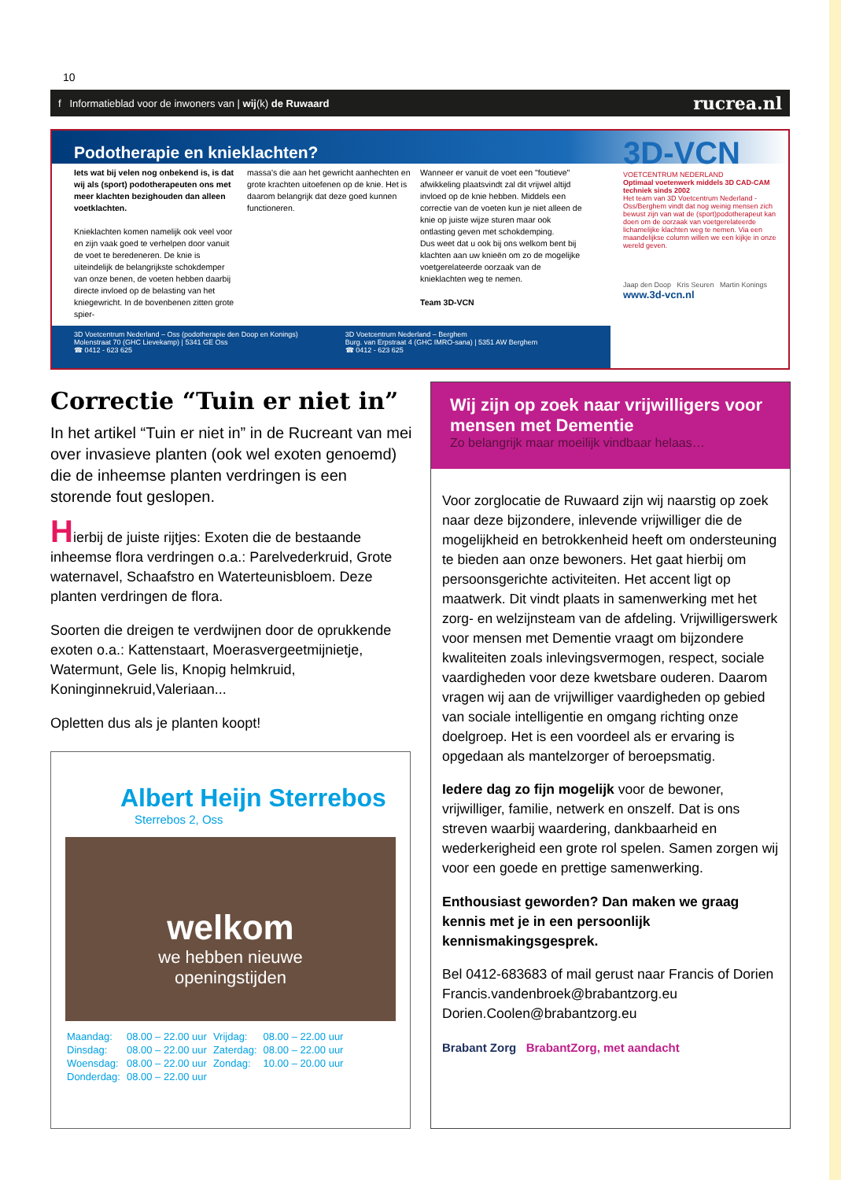10
f Informatieblad voor de inwoners van | wij(k) de Ruwaard rucrea.nl
Podotherapie en knieklachten?
Iets wat bij velen nog onbekend is, is dat wij als (sport) podotherapeuten ons met meer klachten bezighouden dan alleen voetklachten.
Knieklachten komen namelijk ook veel voor en zijn vaak goed te verhelpen door vanuit de voet te beredeneren. De knie is uiteindelijk de belangrijkste schokdemper van onze benen, de voeten hebben daarbij directe invloed op de belasting van het kniegewricht. In de bovenbenen zitten grote spier-
massa's die aan het gewricht aanhechten en grote krachten uitoefenen op de knie. Het is daarom belangrijk dat deze goed kunnen functioneren.
Wanneer er vanuit de voet een "foutieve" afwikkeling plaatsvindt zal dit vrijwel altijd invloed op de knie hebben. Middels een correctie van de voeten kun je niet alleen de knie op juiste wijze sturen maar ook ontlasting geven met schokdemping.
Dus weet dat u ook bij ons welkom bent bij klachten aan uw knieën om zo de mogelijke voetgerelateerde oorzaak van de knieklachten weg te nemen.
Team 3D-VCN
3D-VCN
VOETCENTRUM NEDERLAND
Optimaal voetenwerk middels 3D CAD-CAM techniek sinds 2002
Het team van 3D Voetcentrum Nederland - Oss/Berghem vindt dat nog weinig mensen zich bewust zijn van wat de (sport)podotherapeut kan doen om de oorzaak van voetgerelateerde lichamelijke klachten weg te nemen. Via een maandelijkse column willen we een kijkje in onze wereld geven.
Jaap den Doop Kris Seuren Martin Konings
www.3d-vcn.nl
3D Voetcentrum Nederland – Oss (podotherapie den Doop en Konings)
Molenstraat 70 (GHC Lievekamp) | 5341 GE Oss
☎ 0412 - 623 625
3D Voetcentrum Nederland – Berghem
Burg. van Erpstraat 4 (GHC IMRO-sana) | 5351 AW Berghem
☎ 0412 - 623 625
Correctie “Tuin er niet in”
In het artikel “Tuin er niet in” in de Rucreant van mei over invasieve planten (ook wel exoten genoemd) die de inheemse planten verdringen is een storende fout geslopen.
Hierbij de juiste rijtjes: Exoten die de bestaande inheemse flora verdringen o.a.: Parelvederkruid, Grote waternavel, Schaafstro en Waterteunisbloem. Deze planten verdringen de flora.
Soorten die dreigen te verdwijnen door de oprukkende exoten o.a.: Kattenstaart, Moerasvergeetmijnietje, Watermunt, Gele lis, Knopig helmkruid, Koninginnekruid,Valeriaan...
Opletten dus als je planten koopt!
Albert Heijn Sterrebos
Sterrebos 2, Oss
welkom
we hebben nieuwe
openingstijden
| Maandag: | 08.00 – 22.00 uur | Vrijdag: | 08.00 – 22.00 uur |
| Dinsdag: | 08.00 – 22.00 uur | Zaterdag: | 08.00 – 22.00 uur |
| Woensdag: | 08.00 – 22.00 uur | Zondag: | 10.00 – 20.00 uur |
| Donderdag: | 08.00 – 22.00 uur | | |
Wij zijn op zoek naar vrijwilligers voor mensen met Dementie
Zo belangrijk maar moeilijk vindbaar helaas…
Voor zorglocatie de Ruwaard zijn wij naarstig op zoek naar deze bijzondere, inlevende vrijwilliger die de mogelijkheid en betrokkenheid heeft om ondersteuning te bieden aan onze bewoners. Het gaat hierbij om persoonsgerichte activiteiten. Het accent ligt op maatwerk. Dit vindt plaats in samenwerking met het zorg- en welzijnsteam van de afdeling. Vrijwilligerswerk voor mensen met Dementie vraagt om bijzondere kwaliteiten zoals inlevingsvermogen, respect, sociale vaardigheden voor deze kwetsbare ouderen. Daarom vragen wij aan de vrijwilliger vaardigheden op gebied van sociale intelligentie en omgang richting onze doelgroep. Het is een voordeel als er ervaring is opgedaan als mantelzorger of beroepsmatig.
Iedere dag zo fijn mogelijk voor de bewoner, vrijwilliger, familie, netwerk en onszelf. Dat is ons streven waarbij waardering, dankbaarheid en wederkerigheid een grote rol spelen. Samen zorgen wij voor een goede en prettige samenwerking.
Enthousiast geworden? Dan maken we graag kennis met je in een persoonlijk kennismakingsgesprek.
Bel 0412-683683 of mail gerust naar Francis of Dorien
Francis.vandenbroek@brabantzorg.eu
Dorien.Coolen@brabantzorg.eu
Brabant Zorg BrabantZorg, met aandacht